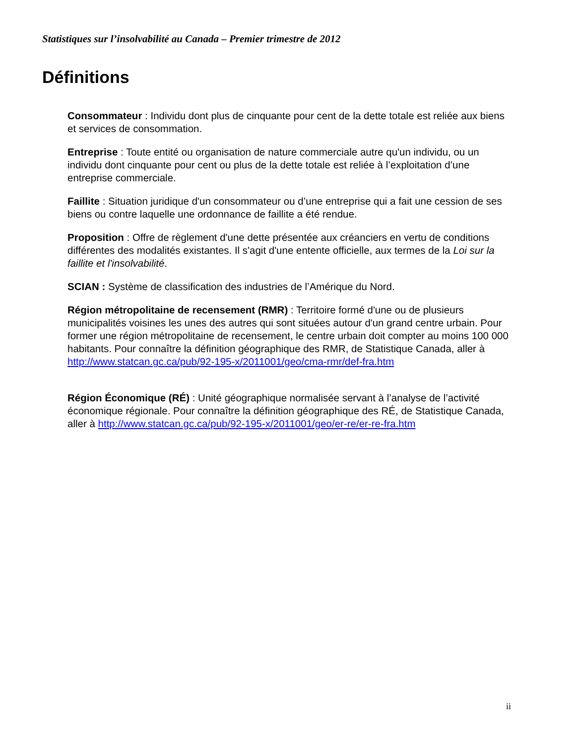Statistiques sur l’insolvabilité au Canada – Premier trimestre de 2012
Définitions
Consommateur : Individu dont plus de cinquante pour cent de la dette totale est reliée aux biens et services de consommation.
Entreprise : Toute entité ou organisation de nature commerciale autre qu'un individu, ou un individu dont cinquante pour cent ou plus de la dette totale est reliée à l’exploitation d’une entreprise commerciale.
Faillite : Situation juridique d'un consommateur ou d’une entreprise qui a fait une cession de ses biens ou contre laquelle une ordonnance de faillite a été rendue.
Proposition : Offre de règlement d'une dette présentée aux créanciers en vertu de conditions différentes des modalités existantes. Il s'agit d'une entente officielle, aux termes de la Loi sur la faillite et l'insolvabilité.
SCIAN : Système de classification des industries de l’Amérique du Nord.
Région métropolitaine de recensement (RMR) : Territoire formé d'une ou de plusieurs municipalités voisines les unes des autres qui sont situées autour d'un grand centre urbain. Pour former une région métropolitaine de recensement, le centre urbain doit compter au moins 100 000 habitants. Pour connaître la définition géographique des RMR, de Statistique Canada, aller à http://www.statcan.gc.ca/pub/92-195-x/2011001/geo/cma-rmr/def-fra.htm
Région Économique (RÉ) : Unité géographique normalisée servant à l’analyse de l’activité économique régionale. Pour connaître la définition géographique des RÉ, de Statistique Canada, aller à http://www.statcan.gc.ca/pub/92-195-x/2011001/geo/er-re/er-re-fra.htm
ii